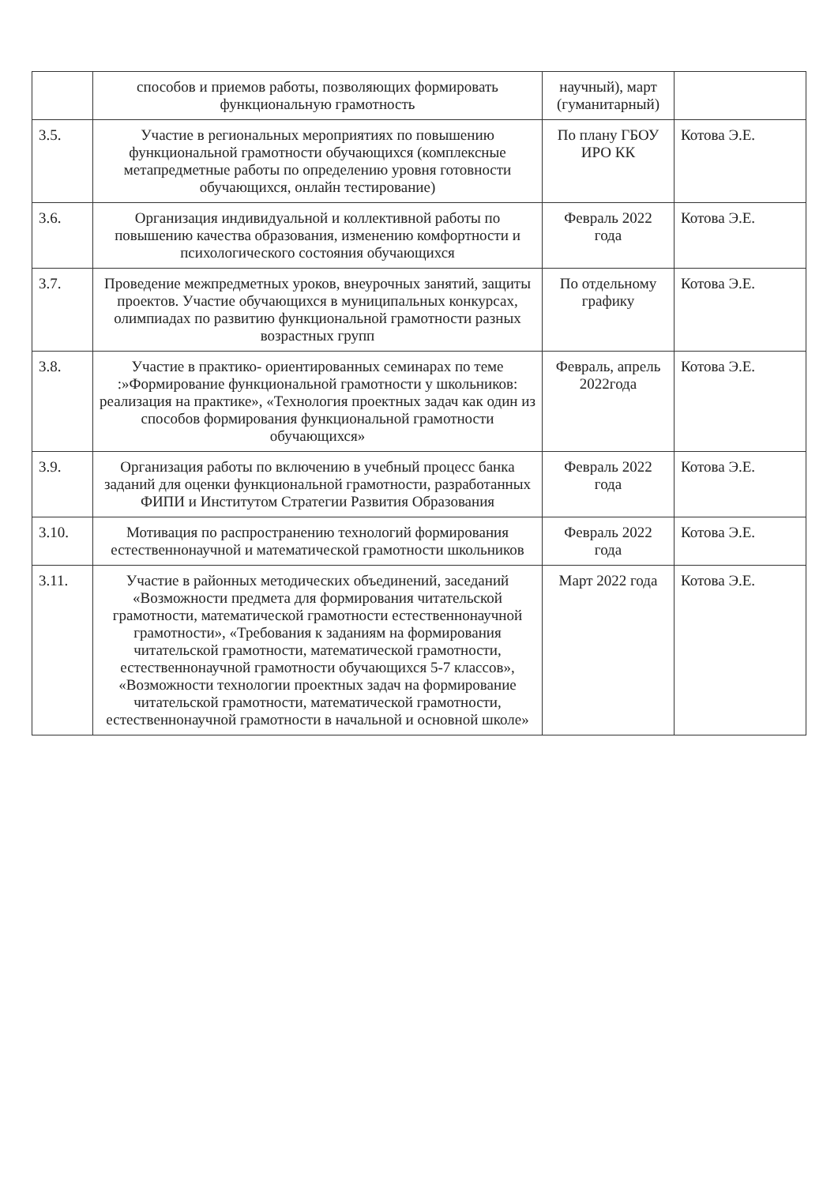| | способов и приемов работы, позволяющих формировать функциональную грамотность | научный), март (гуманитарный) | |
| 3.5. | Участие в региональных мероприятиях по повышению функциональной грамотности обучающихся (комплексные метапредметные работы по определению уровня готовности обучающихся, онлайн тестирование) | По плану ГБОУ ИРО КК | Котова Э.Е. |
| 3.6. | Организация индивидуальной и коллективной работы по повышению качества образования, изменению комфортности и психологического состояния обучающихся | Февраль 2022 года | Котова Э.Е. |
| 3.7. | Проведение межпредметных уроков, внеурочных занятий, защиты проектов. Участие обучающихся в муниципальных конкурсах, олимпиадах по развитию функциональной грамотности разных возрастных групп | По отдельному графику | Котова Э.Е. |
| 3.8. | Участие в практико- ориентированных семинарах по теме :»Формирование функциональной грамотности у школьников: реализация на практике», «Технология проектных задач как один из способов формирования функциональной грамотности обучающихся» | Февраль, апрель 2022года | Котова Э.Е. |
| 3.9. | Организация работы по включению в учебный процесс банка заданий для оценки функциональной грамотности, разработанных ФИПИ и Институтом Стратегии Развития Образования | Февраль 2022 года | Котова Э.Е. |
| 3.10. | Мотивация по распространению технологий формирования естественнонаучной и математической грамотности школьников | Февраль 2022 года | Котова Э.Е. |
| 3.11. | Участие в районных методических объединений, заседаний «Возможности предмета для формирования читательской грамотности, математической грамотности естественнонаучной грамотности», «Требования к заданиям на формирования читательской грамотности, математической грамотности, естественнонаучной грамотности обучающихся 5-7 классов», «Возможности технологии проектных задач на формирование читательской грамотности, математической грамотности, естественнонаучной грамотности в начальной и основной школе» | Март 2022 года | Котова Э.Е. |